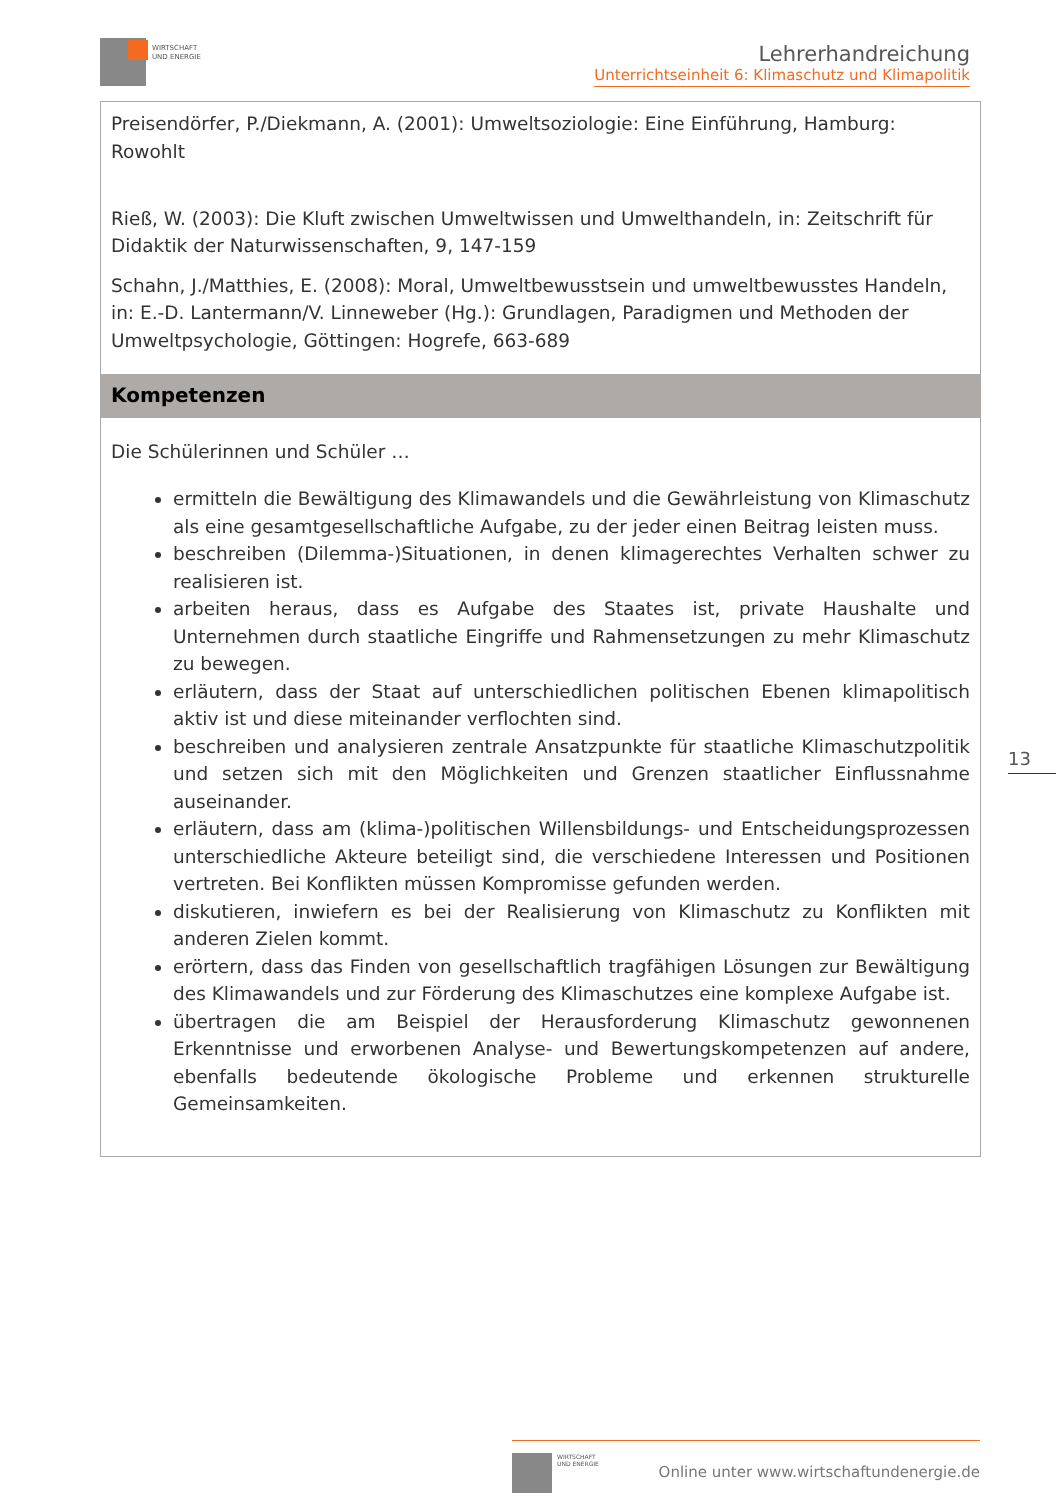WIRTSCHAFT
UND ENERGIE
Lehrerhandreichung
Unterrichtseinheit 6: Klimaschutz und Klimapolitik
| Preisendörfer, P./Diekmann, A. (2001): Umweltsoziologie: Eine Einführung, Hamburg: Rowohlt Rieß, W. (2003): Die Kluft zwischen Umweltwissen und Umwelthandeln, in: Zeitschrift für Didaktik der Naturwissenschaften, 9, 147-159 Schahn, J./Matthies, E. (2008): Moral, Umweltbewusstsein und umweltbewusstes Handeln, in: E.-D. Lantermann/V. Linneweber (Hg.): Grundlagen, Paradigmen und Methoden der Umweltpsychologie, Göttingen: Hogrefe, 663-689 |
| Kompetenzen |
| Die Schülerinnen und Schüler … ermitteln die Bewältigung des Klimawandels und die Gewährleistung von Klimaschutz als eine gesamtgesellschaftliche Aufgabe, zu der jeder einen Beitrag leisten muss. beschreiben (Dilemma-)Situationen, in denen klimagerechtes Verhalten schwer zu realisieren ist. arbeiten heraus, dass es Aufgabe des Staates ist, private Haushalte und Unternehmen durch staatliche Eingriffe und Rahmensetzungen zu mehr Klimaschutz zu bewegen. erläutern, dass der Staat auf unterschiedlichen politischen Ebenen klimapolitisch aktiv ist und diese miteinander verflochten sind. beschreiben und analysieren zentrale Ansatzpunkte für staatliche Klimaschutzpolitik und setzen sich mit den Möglichkeiten und Grenzen staatlicher Einflussnahme auseinander. erläutern, dass am (klima-)politischen Willensbildungs- und Entscheidungsprozessen unterschiedliche Akteure beteiligt sind, die verschiedene Interessen und Positionen vertreten. Bei Konflikten müssen Kompromisse gefunden werden. diskutieren, inwiefern es bei der Realisierung von Klimaschutz zu Konflikten mit anderen Zielen kommt. erörtern, dass das Finden von gesellschaftlich tragfähigen Lösungen zur Bewältigung des Klimawandels und zur Förderung des Klimaschutzes eine komplexe Aufgabe ist. übertragen die am Beispiel der Herausforderung Klimaschutz gewonnenen Erkenntnisse und erworbenen Analyse- und Bewertungskompetenzen auf andere, ebenfalls bedeutende ökologische Probleme und erkennen strukturelle Gemeinsamkeiten. |
13
WIRTSCHAFT
UND ENERGIE
Online unter www.wirtschaftundenergie.de